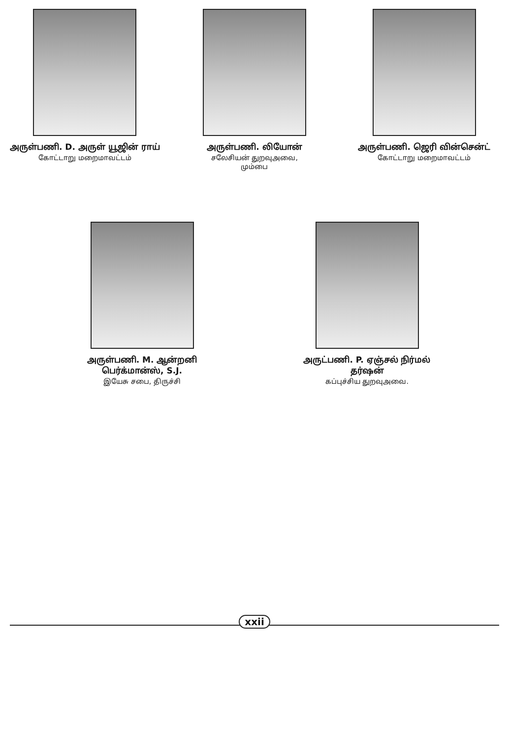அருள்பணி. D. அருள் யூஜின் ராய்
கோட்டாறு மறைமாவட்டம்
அருள்பணி. லியோன்
சலேசியன் துறவுஅவை,
மும்பை
அருள்பணி. ஜெரி வின்சென்ட்
கோட்டாறு மறைமாவட்டம்
அருள்பணி. M. ஆன்றனி பெர்க்மான்ஸ், S.J.
இயேசு சபை, திருச்சி
அருட்பணி. P. ஏஞ்சல் நிர்மல் தர்ஷன்
கப்புச்சிய துறவுஅவை.
xxii